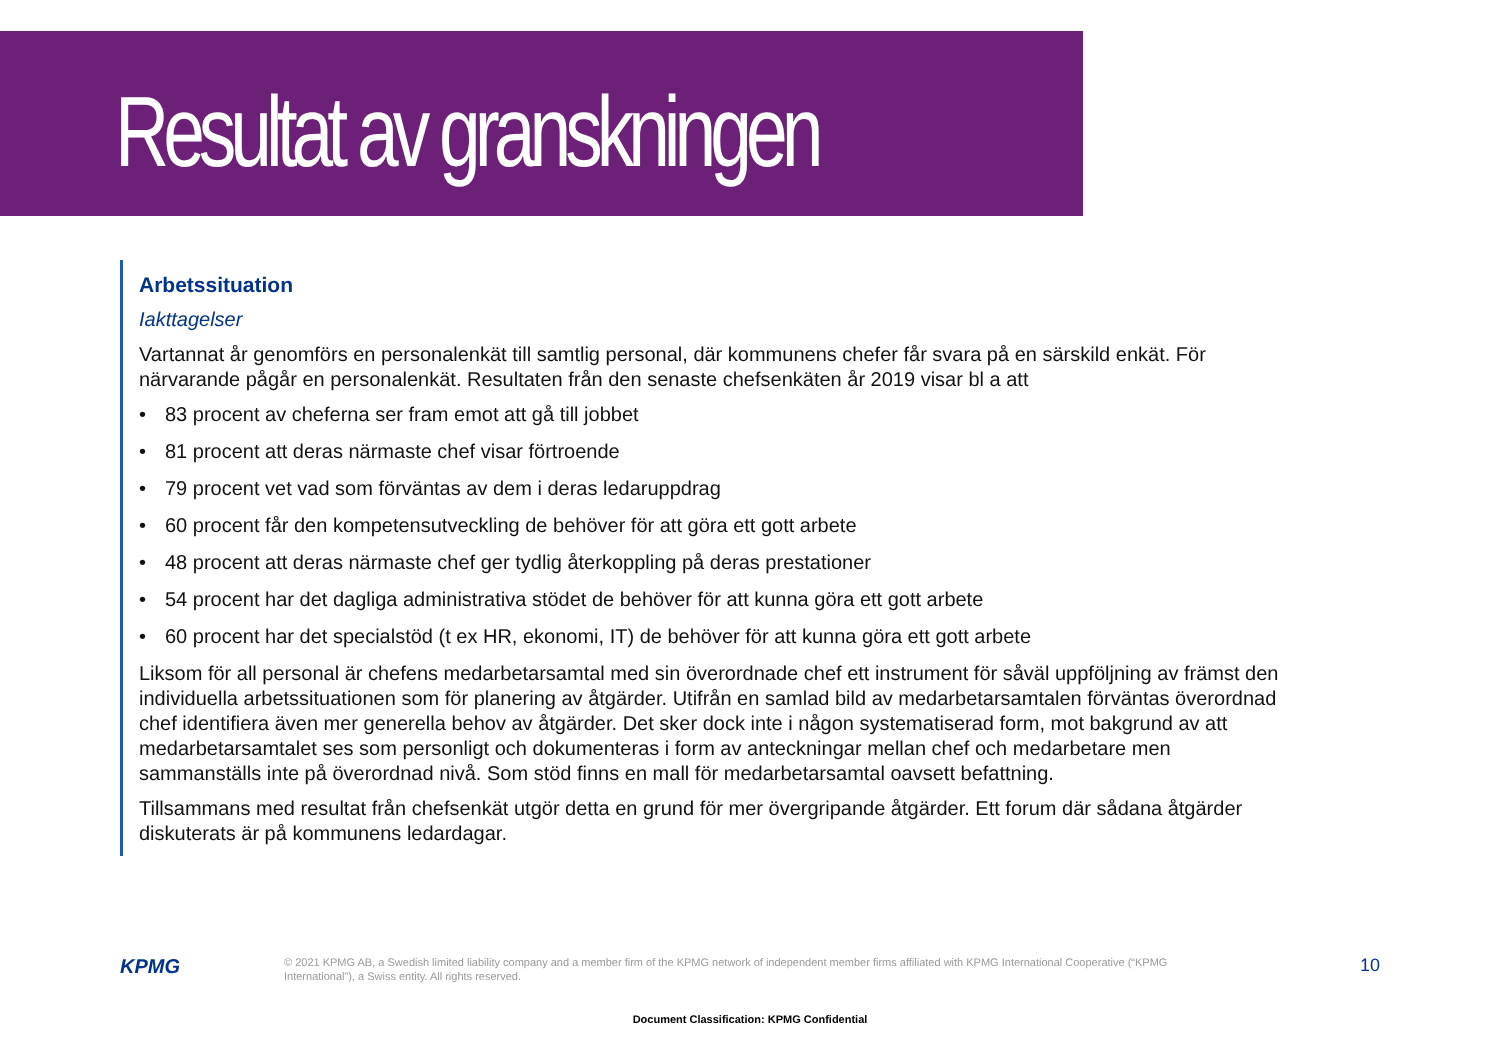Resultat av granskningen
Arbetssituation
Iakttagelser
Vartannat år genomförs en personalenkät till samtlig personal, där kommunens chefer får svara på en särskild enkät. För närvarande pågår en personalenkät. Resultaten från den senaste chefsenkäten år 2019 visar bl a att
• 83 procent av cheferna ser fram emot att gå till jobbet
• 81 procent att deras närmaste chef visar förtroende
• 79 procent vet vad som förväntas av dem i deras ledaruppdrag
• 60 procent får den kompetensutveckling de behöver för att göra ett gott arbete
• 48 procent att deras närmaste chef ger tydlig återkoppling på deras prestationer
• 54 procent har det dagliga administrativa stödet de behöver för att kunna göra ett gott arbete
• 60 procent har det specialstöd (t ex HR, ekonomi, IT) de behöver för att kunna göra ett gott arbete
Liksom för all personal är chefens medarbetarsamtal med sin överordnade chef ett instrument för såväl uppföljning av främst den individuella arbetssituationen som för planering av åtgärder. Utifrån en samlad bild av medarbetarsamtalen förväntas överordnad chef identifiera även mer generella behov av åtgärder. Det sker dock inte i någon systematiserad form, mot bakgrund av att medarbetarsamtalet ses som personligt och dokumenteras i form av anteckningar mellan chef och medarbetare men sammanställs inte på överordnad nivå. Som stöd finns en mall för medarbetarsamtal oavsett befattning.
Tillsammans med resultat från chefsenkät utgör detta en grund för mer övergripande åtgärder. Ett forum där sådana åtgärder diskuterats är på kommunens ledardagar.
KPMG
© 2021 KPMG AB, a Swedish limited liability company and a member firm of the KPMG network of independent member firms affiliated with KPMG International Cooperative (“KPMG International”), a Swiss entity. All rights reserved.
10
Document Classification: KPMG Confidential